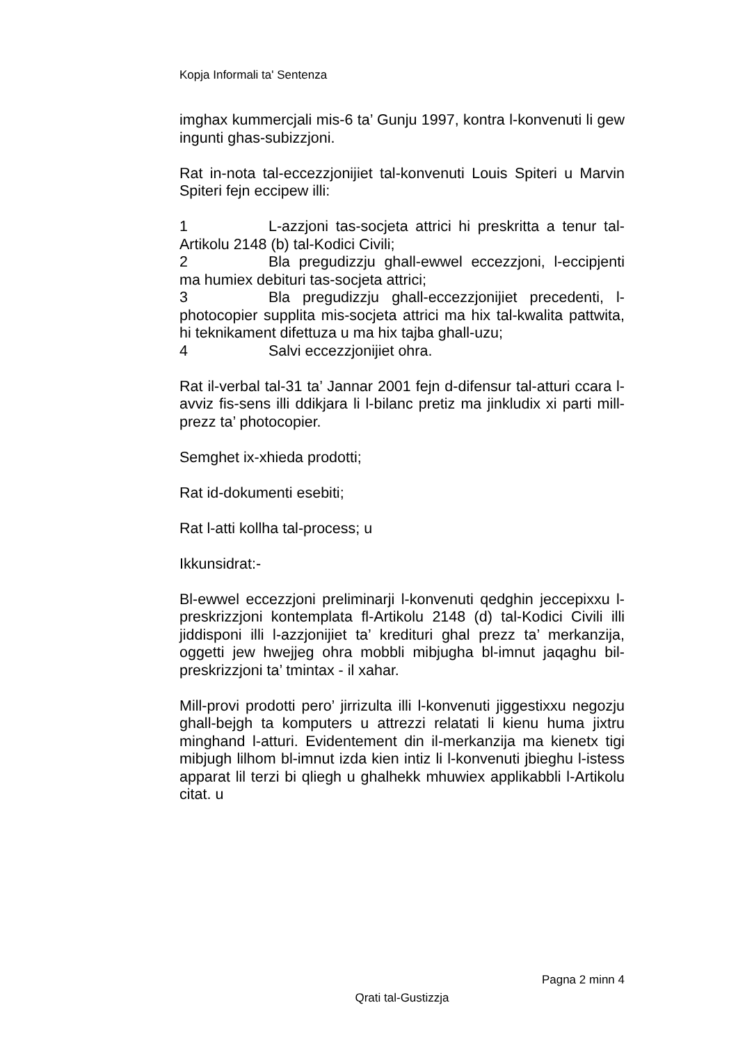Kopja Informali ta' Sentenza
imghax kummercjali mis-6 ta’ Gunju 1997, kontra l-konvenuti li gew ingunti ghas-subizzjoni.
Rat in-nota tal-eccezzjonijiet tal-konvenuti Louis Spiteri u Marvin Spiteri fejn eccipew illi:
1 L-azzjoni tas-socjeta attrici hi preskritta a tenur tal-Artikolu 2148 (b) tal-Kodici Civili;
2 Bla pregudizzju ghall-ewwel eccezzjoni, l-eccipjenti ma humiex debituri tas-socjeta attrici;
3 Bla pregudizzju ghall-eccezzjonijiet precedenti, l-photocopier supplita mis-socjeta attrici ma hix tal-kwalita pattwita, hi teknikament difettuza u ma hix tajba ghall-uzu;
4 Salvi eccezzjonijiet ohra.
Rat il-verbal tal-31 ta’ Jannar 2001 fejn d-difensur tal-atturi ccara l-avviz fis-sens illi ddikjara li l-bilanc pretiz ma jinkludix xi parti mill-prezz ta’ photocopier.
Semghet ix-xhieda prodotti;
Rat id-dokumenti esebiti;
Rat l-atti kollha tal-process; u
Ikkunsidrat:-
Bl-ewwel eccezzjoni preliminarji l-konvenuti qedghin jeccepixxu l-preskrizzjoni kontemplata fl-Artikolu 2148 (d) tal-Kodici Civili illi jiddisponi illi l-azzjonijiet ta’ kredituri ghal prezz ta’ merkanzija, oggetti jew hwejjeg ohra mobbli mibjugha bl-imnut jaqaghu bil-preskrizzjoni ta’ tmintax - il xahar.
Mill-provi prodotti pero’ jirrizulta illi l-konvenuti jiggestixxu negozju ghall-bejgh ta komputers u attrezzi relatati li kienu huma jixtru minghand l-atturi. Evidentement din il-merkanzija ma kienetx tigi mibjugh lilhom bl-imnut izda kien intiz li l-konvenuti jbieghu l-istess apparat lil terzi bi qliegh u ghalhekk mhuwiex applikabbli l-Artikolu citat. u
Pagna 2 minn 4
Qrati tal-Gustizzja